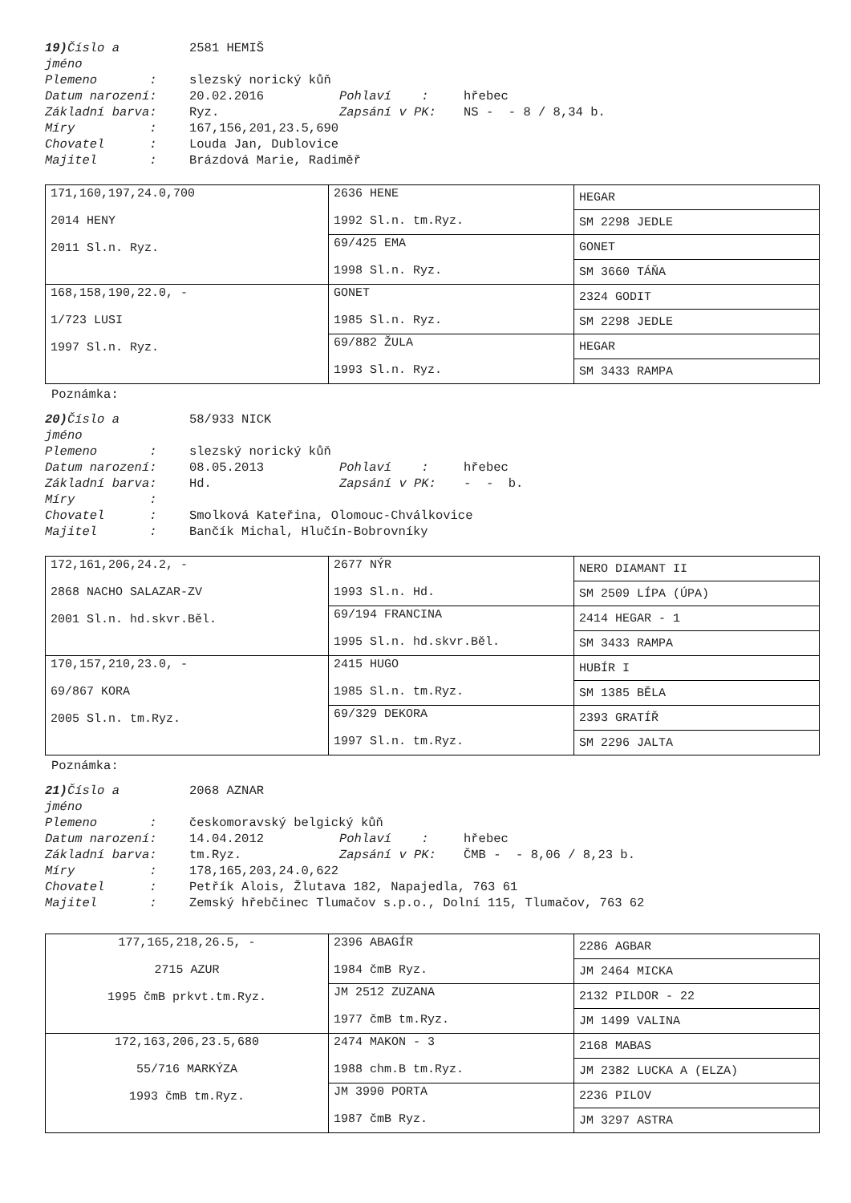19) Číslo a
jméno
2581 HEMIŠ
Plemeno : slezský norický kůň
Datum narození: 20.02.2016 Pohlaví : hřebec
Základní barva: Ryz. Zapsání v PK: NS - - 8 / 8,34 b.
Míry : 167,156,201,23.5,690
Chovatel : Louda Jan, Dublovice
Majitel : Brázdová Marie, Radiměř
| 171,160,197,24.0,700 2014 HENY 2011 Sl.n. Ryz. | 2636 HENE 1992 Sl.n. tm.Ryz. | HEGAR |
| | | SM 2298 JEDLE |
| | 69/425 EMA 1998 Sl.n. Ryz. | GONET |
| | | SM 3660 TÁŇA |
| 168,158,190,22.0, - 1/723 LUSI 1997 Sl.n. Ryz. | GONET 1985 Sl.n. Ryz. | 2324 GODIT |
| | | SM 2298 JEDLE |
| | 69/882 ŽULA 1993 Sl.n. Ryz. | HEGAR |
| | | SM 3433 RAMPA |
Poznámka:
20) Číslo a
jméno
58/933 NICK
Plemeno : slezský norický kůň
Datum narození: 08.05.2013 Pohlaví : hřebec
Základní barva: Hd. Zapsání v PK: - - b.
Míry :
Chovatel : Smolková Kateřina, Olomouc-Chválkovice
Majitel : Bančík Michal, Hlučín-Bobrovníky
| 172,161,206,24.2, - 2868 NACHO SALAZAR-ZV 2001 Sl.n. hd.skvr.Běl. | 2677 NÝR 1993 Sl.n. Hd. | NERO DIAMANT II |
| | | SM 2509 LÍPA (ÚPA) |
| | 69/194 FRANCINA 1995 Sl.n. hd.skvr.Běl. | 2414 HEGAR - 1 |
| | | SM 3433 RAMPA |
| 170,157,210,23.0, - 69/867 KORA 2005 Sl.n. tm.Ryz. | 2415 HUGO 1985 Sl.n. tm.Ryz. | HUBÍR I |
| | | SM 1385 BĚLA |
| | 69/329 DEKORA 1997 Sl.n. tm.Ryz. | 2393 GRATÍŘ |
| | | SM 2296 JALTA |
Poznámka:
21) Číslo a
jméno
2068 AZNAR
Plemeno : českomoravský belgický kůň
Datum narození: 14.04.2012 Pohlaví : hřebec
Základní barva: tm.Ryz. Zapsání v PK: ČMB - - 8,06 / 8,23 b.
Míry : 178,165,203,24.0,622
Chovatel : Petřík Alois, Žlutava 182, Napajedla, 763 61
Majitel : Zemský hřebčinec Tlumačov s.p.o., Dolní 115, Tlumačov, 763 62
| 177,165,218,26.5, - 2715 AZUR 1995 čmB prkvt.tm.Ryz. | 2396 ABAGÍR 1984 čmB Ryz. | 2286 AGBAR |
| | | JM 2464 MICKA |
| | JM 2512 ZUZANA 1977 čmB tm.Ryz. | 2132 PILDOR - 22 |
| | | JM 1499 VALINA |
| 172,163,206,23.5,680 55/716 MARKÝZA 1993 čmB tm.Ryz. | 2474 MAKON - 3 1988 chm.B tm.Ryz. | 2168 MABAS |
| | | JM 2382 LUCKA A (ELZA) |
| | JM 3990 PORTA 1987 čmB Ryz. | 2236 PILOV |
| | | JM 3297 ASTRA |